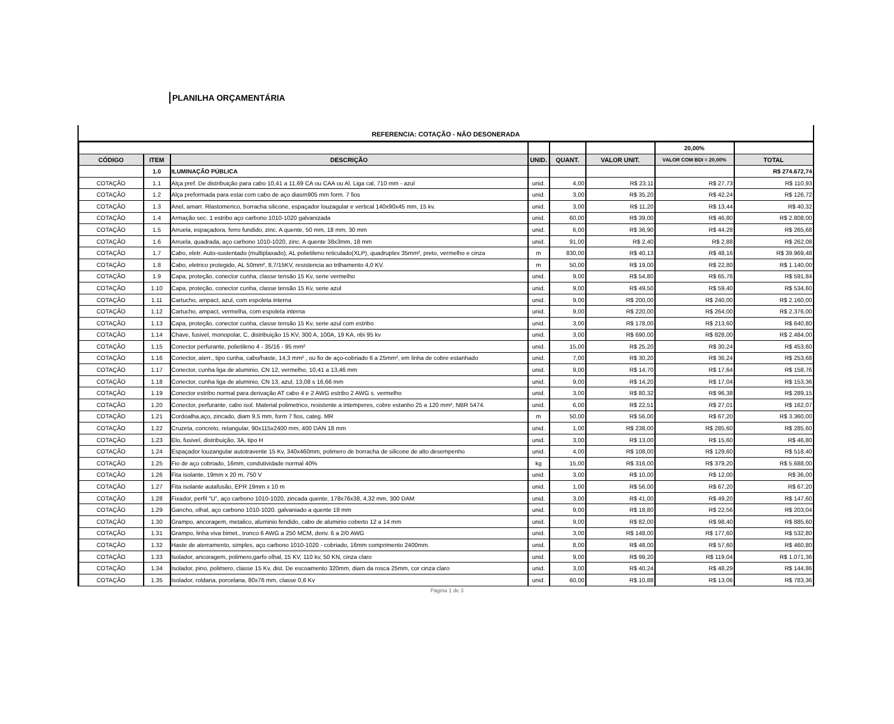PLANILHA ORÇAMENTÁRIA
REFERENCIA: COTAÇÃO - NÃO DESONERADA
| | | | | | | 20,00% | |
| CÓDIGO | ITEM | DESCRIÇÃO | UNID. | QUANT. | VALOR UNIT. | VALOR COM BDI = 20,00% | TOTAL |
| | 1.0 | ILUMINAÇÃO PÚBLICA | | | | | R$ 274.672,74 |
| COTAÇÃO | 1.1 | Alça pref. De distribuição para cabo 10,41 a 11,69 CA ou CAA ou Al. Liga cal, 710 mm - azul | unid. | 4,00 | R$ 23,11 | R$ 27,73 | R$ 110,93 |
| COTAÇÃO | 1.2 | Alça preformada para estai com cabo de aço diasm905 mm form. 7 fios | unid. | 3,00 | R$ 35,20 | R$ 42,24 | R$ 126,72 |
| COTAÇÃO | 1.3 | Anel, amarr. Rlastomerico, borracha silicone, espaçador louzagular e vertical 140x90x45 mm, 15 kv. | unid. | 3,00 | R$ 11,20 | R$ 13,44 | R$ 40,32 |
| COTAÇÃO | 1.4 | Armação sec. 1 estribo aço carbono 1010-1020 galvanizada | unid. | 60,00 | R$ 39,00 | R$ 46,80 | R$ 2.808,00 |
| COTAÇÃO | 1.5 | Arruela, espaçadora, ferro fundido, zinc. A quente, 50 mm, 18 mm, 30 mm | unid. | 6,00 | R$ 36,90 | R$ 44,28 | R$ 265,68 |
| COTAÇÃO | 1.6 | Arruela, quadrada, aço carbono 1010-1020, zinc. A quente 38x3mm, 18 mm | unid. | 91,00 | R$ 2,40 | R$ 2,88 | R$ 262,08 |
| COTAÇÃO | 1.7 | Cabo, eletr. Auto-sustentado (multiplaxado), AL polietileno reticulado(XLP), quadruplex 35mm², preto, vermelho e cinza | m | 830,00 | R$ 40,13 | R$ 48,16 | R$ 39.969,48 |
| COTAÇÃO | 1.8 | Cabo, eletrico protegido, AL 50mm², 8,7/15KV, resistencia ao trilhamento 4,0 KV. | m | 50,00 | R$ 19,00 | R$ 22,80 | R$ 1.140,00 |
| COTAÇÃO | 1.9 | Capa, proteção, conector cunha, classe tensão 15 Kv, serie vermelho | unid. | 9,00 | R$ 54,80 | R$ 65,76 | R$ 591,84 |
| COTAÇÃO | 1.10 | Capa, proteção, conector cunha, classe tensão 15 Kv, serie azul | unid. | 9,00 | R$ 49,50 | R$ 59,40 | R$ 534,60 |
| COTAÇÃO | 1.11 | Cartucho, ampact, azul, com espoleta interna | unid. | 9,00 | R$ 200,00 | R$ 240,00 | R$ 2.160,00 |
| COTAÇÃO | 1.12 | Cartucho, ampact, vermelha, com espoleta interna | unid. | 9,00 | R$ 220,00 | R$ 264,00 | R$ 2.376,00 |
| COTAÇÃO | 1.13 | Capa, proteção, conector cunha, classe tensão 15 Kv, serie azul com estribo | unid. | 3,00 | R$ 178,00 | R$ 213,60 | R$ 640,80 |
| COTAÇÃO | 1.14 | Chave, fusivel, monopolar, C, distribuição 15 KV, 300 A, 100A, 19 KA, nbi 95 kv | unid. | 3,00 | R$ 690,00 | R$ 828,00 | R$ 2.484,00 |
| COTAÇÃO | 1.15 | Conector perfurante, polietileno 4 - 35/16 - 95 mm² | unid. | 15,00 | R$ 25,20 | R$ 30,24 | R$ 453,60 |
| COTAÇÃO | 1.16 | Conector, aterr., tipo cunha, cabo/haste, 14,3 mm² , ou fio de aço-cobriado 6 a 25mm², em linha de cobre estanhado | unid. | 7,00 | R$ 30,20 | R$ 36,24 | R$ 253,68 |
| COTAÇÃO | 1.17 | Conector, cunha liga de aluminio, CN 12, vermelho, 10,41 a 13,46 mm | unid. | 9,00 | R$ 14,70 | R$ 17,64 | R$ 158,76 |
| COTAÇÃO | 1.18 | Conector, cunha liga de aluminio, CN 13, azul, 13,08 s 16,66 mm | unid. | 9,00 | R$ 14,20 | R$ 17,04 | R$ 153,36 |
| COTAÇÃO | 1.19 | Conector estribo normal para derivação AT cabo 4 e 2 AWG estribo 2 AWG s. vermelho | unid. | 3,00 | R$ 80,32 | R$ 96,38 | R$ 289,15 |
| COTAÇÃO | 1.20 | Conector, perfurante, cabo isol. Material polimetrico, resistente a intemperes, cobre estanho 25 a 120 mm², NBR 5474. | unid. | 6,00 | R$ 22,51 | R$ 27,01 | R$ 162,07 |
| COTAÇÃO | 1.21 | Cordoalha,aço, zincado, diam 9,5 mm, form 7 fios, categ. MR | m | 50,00 | R$ 56,00 | R$ 67,20 | R$ 3.360,00 |
| COTAÇÃO | 1.22 | Cruzeta, concreto, retangular, 90x115x2400 mm, 400 DAN 18 mm | unid. | 1,00 | R$ 238,00 | R$ 285,60 | R$ 285,60 |
| COTAÇÃO | 1.23 | Elo, fusivel, distribuição, 3A, tipo H | unid. | 3,00 | R$ 13,00 | R$ 15,60 | R$ 46,80 |
| COTAÇÃO | 1.24 | Espaçador louzangular autotravente 15 Kv, 340x460mm, polimero de borracha de silicone de alto desempenho | unid. | 4,00 | R$ 108,00 | R$ 129,60 | R$ 518,40 |
| COTAÇÃO | 1.25 | Fio de aço cobriado, 16mm, condutividade normal 40% | kg | 15,00 | R$ 316,00 | R$ 379,20 | R$ 5.688,00 |
| COTAÇÃO | 1.26 | Fita isolante, 19mm x 20 m, 750 V | unid. | 3,00 | R$ 10,00 | R$ 12,00 | R$ 36,00 |
| COTAÇÃO | 1.27 | Fita isolante autafusão, EPR 19mm x 10 m | unid. | 1,00 | R$ 56,00 | R$ 67,20 | R$ 67,20 |
| COTAÇÃO | 1.28 | Fixador, perfil "U", aço carbono 1010-1020, zincada quente, 178x76x38, 4,32 mm, 300 DAM | unid. | 3,00 | R$ 41,00 | R$ 49,20 | R$ 147,60 |
| COTAÇÃO | 1.29 | Gancho, olhal, aço carbono 1010-1020. galvaniado a quente 18 mm | unid. | 9,00 | R$ 18,80 | R$ 22,56 | R$ 203,04 |
| COTAÇÃO | 1.30 | Grampo, ancoragem, metalico, aluminio fendido, cabo de aluminio coberto 12 a 14 mm | unid. | 9,00 | R$ 82,00 | R$ 98,40 | R$ 885,60 |
| COTAÇÃO | 1.31 | Grampo, linha viva bimet., tronco 6 AWG a 250 MCM, deriv. 6 a 2/0 AWG | unid. | 3,00 | R$ 148,00 | R$ 177,60 | R$ 532,80 |
| COTAÇÃO | 1.32 | Haste de aterramento, simples, aço carbono 1010-1020 - cobriado, 16mm comprimento 2400mm. | unid. | 8,00 | R$ 48,00 | R$ 57,60 | R$ 460,80 |
| COTAÇÃO | 1.33 | Isolador, ancoragem, polimero,garfo olhal, 15 KV, 110 kv, 50 KN, cinza claro | unid. | 9,00 | R$ 99,20 | R$ 119,04 | R$ 1.071,36 |
| COTAÇÃO | 1.34 | Isolador, pino, polimero, classe 15 Kv, dist. De escoamento 320mm, diam da rosca 25mm, cor cinza claro | unid. | 3,00 | R$ 40,24 | R$ 48,29 | R$ 144,86 |
| COTAÇÃO | 1.35 | Isolador, roldana, porcelana, 80x76 mm, classe 0,6 Kv | unid. | 60,00 | R$ 10,88 | R$ 13,06 | R$ 783,36 |
Página 1 de 3